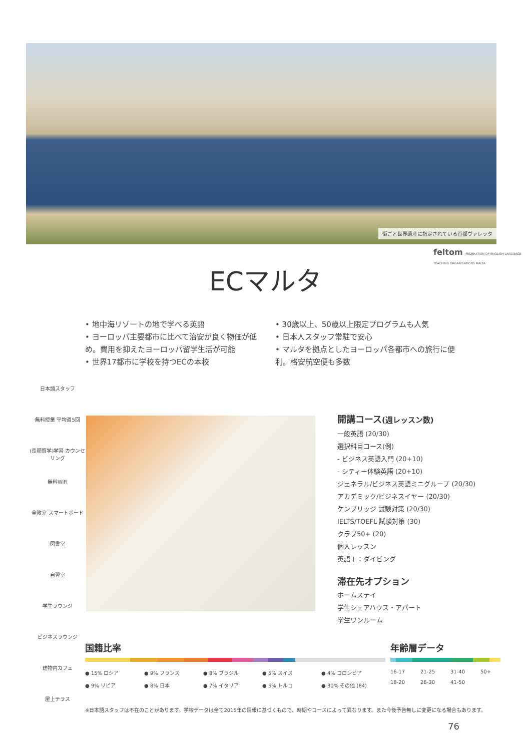街ごと世界遺産に指定されている首都ヴァレッタ
feltom FEDERATION OF ENGLISH LANGUAGE TEACHING ORGANISATIONS MALTA
ECマルタ
• 地中海リゾートの地で学べる英語
• ヨーロッパ主要都市に比べて治安が良く物価が低め。費用を抑えたヨーロッパ留学生活が可能
• 世界17都市に学校を持つECの本校
• 30歳以上、50歳以上限定プログラムも人気
• 日本人スタッフ常駐で安心
• マルタを拠点としたヨーロッパ各都市への旅行に便利。格安航空便も多数
日本語スタッフ
無料授業 平均週5回
(長期留学)学習 カウンセリング
無料WiFi
全教室 スマートボード
図書室
自習室
学生ラウンジ
ビジネスラウンジ
建物内カフェ
屋上テラス
開講コース(週レッスン数)
一般英語 (20/30)
選択科目コース(例)
- ビジネス英語入門 (20+10)
- シティー体験英語 (20+10)
ジェネラル/ビジネス英語ミニグループ (20/30)
アカデミック/ビジネスイヤー (20/30)
ケンブリッジ 試験対策 (20/30)
IELTS/TOEFL 試験対策 (30)
クラブ50+ (20)
個人レッスン
英語＋：ダイビング
滞在先オプション
ホームステイ
学生シェアハウス・アパート
学生ワンルーム
国籍比率
● 15% ロシア ● 9% フランス ● 8% ブラジル ● 5% スイス ● 4% コロンビア ● 9% リビア ● 8% 日本 ● 7% イタリア ● 5% トルコ ● 30% その他 (84)
年齢層データ
16-17 21-25 31-40 50+ 18-20 26-30 41-50
※日本語スタッフは不在のことがあります。学校データは全て2015年の情報に基づくもので、時期やコースによって異なります。また今後予告無しに変更になる場合もあります。
76